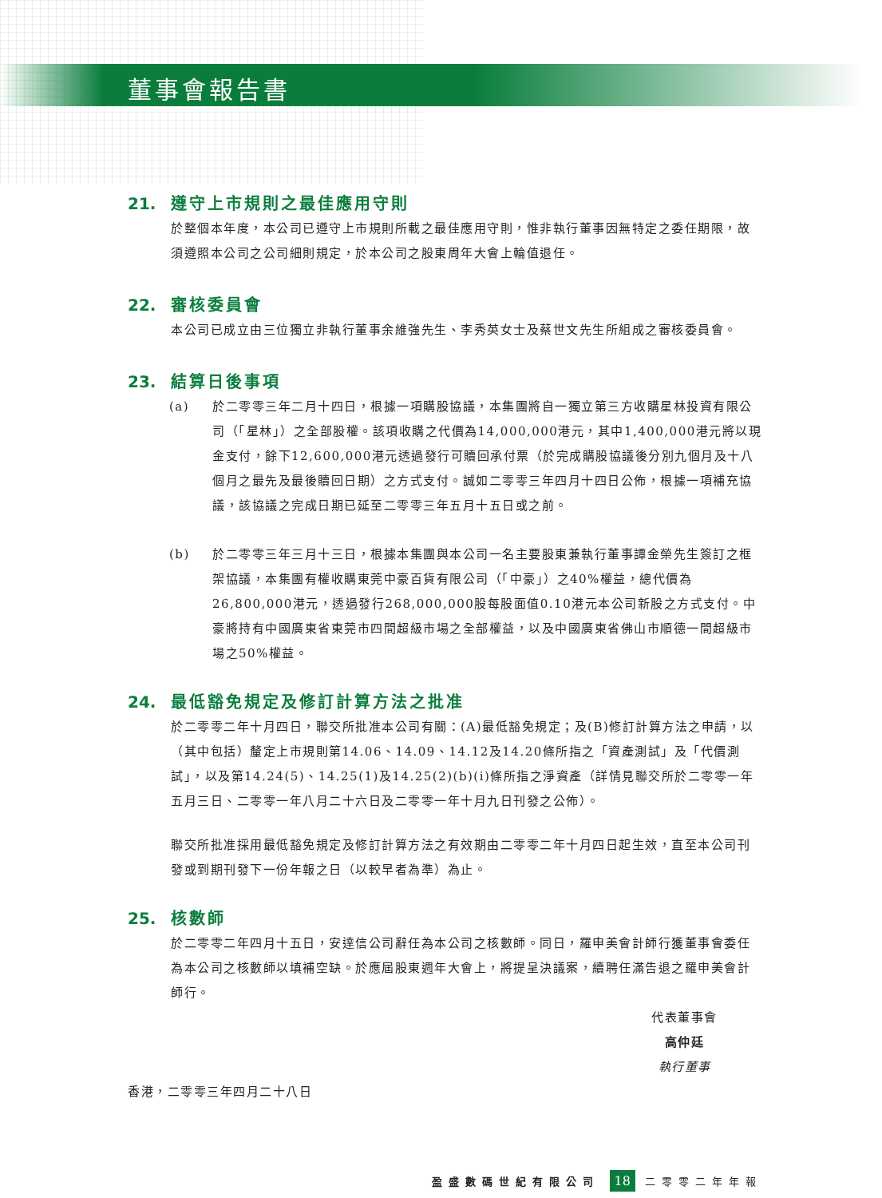董事會報告書
21. 遵守上市規則之最佳應用守則
於整個本年度，本公司已遵守上市規則所載之最佳應用守則，惟非執行董事因無特定之委任期限，故須遵照本公司之公司細則規定，於本公司之股東周年大會上輪值退任。
22. 審核委員會
本公司已成立由三位獨立非執行董事余維強先生、李秀英女士及蔡世文先生所組成之審核委員會。
23. 結算日後事項
(a) 於二零零三年二月十四日，根據一項購股協議，本集團將自一獨立第三方收購星林投資有限公司（「星林」）之全部股權。該項收購之代價為14,000,000港元，其中1,400,000港元將以現金支付，餘下12,600,000港元透過發行可贖回承付票（於完成購股協議後分別九個月及十八個月之最先及最後贖回日期）之方式支付。誠如二零零三年四月十四日公佈，根據一項補充協議，該協議之完成日期已延至二零零三年五月十五日或之前。
(b) 於二零零三年三月十三日，根據本集團與本公司一名主要股東兼執行董事譚金榮先生簽訂之框架協議，本集團有權收購東莞中豪百貨有限公司（「中豪」）之40%權益，總代價為26,800,000港元，透過發行268,000,000股每股面值0.10港元本公司新股之方式支付。中豪將持有中國廣東省東莞市四間超級市場之全部權益，以及中國廣東省佛山市順德一間超級市場之50%權益。
24. 最低豁免規定及修訂計算方法之批准
於二零零二年十月四日，聯交所批准本公司有關：(A)最低豁免規定；及(B)修訂計算方法之申請，以（其中包括）釐定上市規則第14.06、14.09、14.12及14.20條所指之「資產測試」及「代價測試」，以及第14.24(5)、14.25(1)及14.25(2)(b)(i)條所指之淨資產（詳情見聯交所於二零零一年五月三日、二零零一年八月二十六日及二零零一年十月九日刊發之公佈）。
聯交所批准採用最低豁免規定及修訂計算方法之有效期由二零零二年十月四日起生效，直至本公司刊發或到期刊發下一份年報之日（以較早者為準）為止。
25. 核數師
於二零零二年四月十五日，安達信公司辭任為本公司之核數師。同日，羅申美會計師行獲董事會委任為本公司之核數師以填補空缺。於應屆股東週年大會上，將提呈決議案，續聘任滿告退之羅申美會計師行。
代表董事會
高仲廷
執行董事
香港，二零零三年四月二十八日
盈盛數碼世紀有限公司 18 二零零二年年報